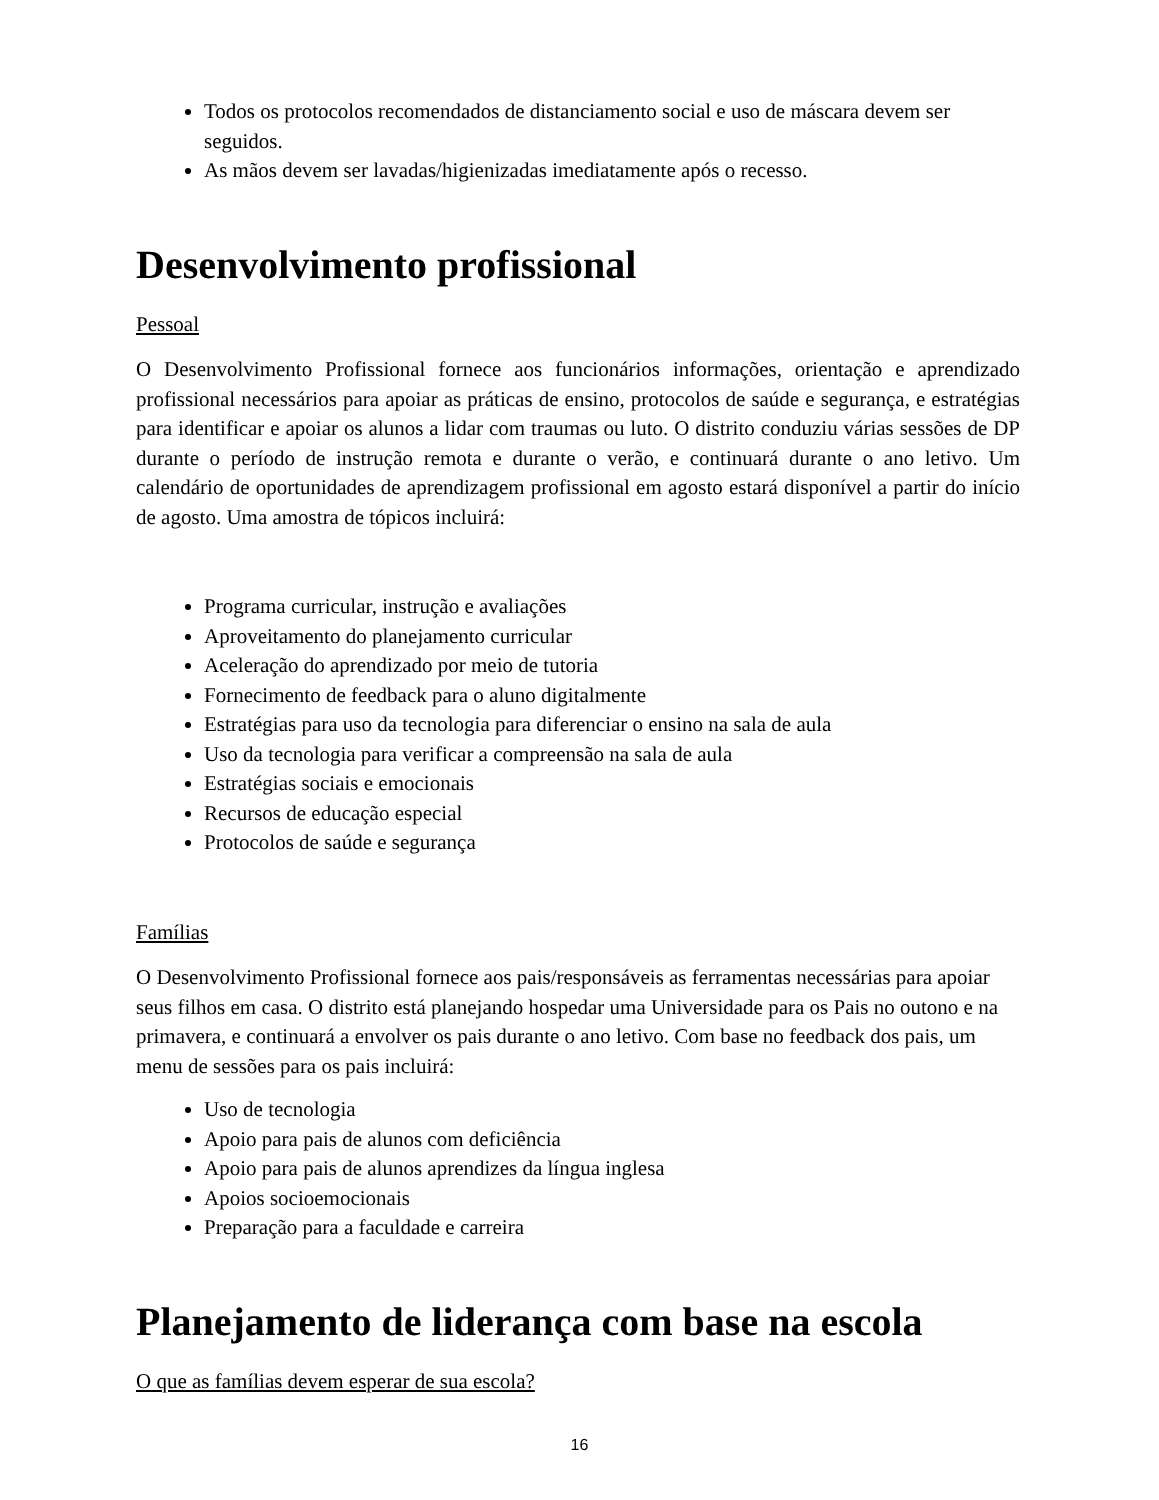Todos os protocolos recomendados de distanciamento social e uso de máscara devem ser seguidos.
As mãos devem ser lavadas/higienizadas imediatamente após o recesso.
Desenvolvimento profissional
Pessoal
O Desenvolvimento Profissional fornece aos funcionários informações, orientação e aprendizado profissional necessários para apoiar as práticas de ensino, protocolos de saúde e segurança, e estratégias para identificar e apoiar os alunos a lidar com traumas ou luto. O distrito conduziu várias sessões de DP durante o período de instrução remota e durante o verão, e continuará durante o ano letivo. Um calendário de oportunidades de aprendizagem profissional em agosto estará disponível a partir do início de agosto. Uma amostra de tópicos incluirá:
Programa curricular, instrução e avaliações
Aproveitamento do planejamento curricular
Aceleração do aprendizado por meio de tutoria
Fornecimento de feedback para o aluno digitalmente
Estratégias para uso da tecnologia para diferenciar o ensino na sala de aula
Uso da tecnologia para verificar a compreensão na sala de aula
Estratégias sociais e emocionais
Recursos de educação especial
Protocolos de saúde e segurança
Famílias
O Desenvolvimento Profissional fornece aos pais/responsáveis as ferramentas necessárias para apoiar seus filhos em casa. O distrito está planejando hospedar uma Universidade para os Pais no outono e na primavera, e continuará a envolver os pais durante o ano letivo. Com base no feedback dos pais, um menu de sessões para os pais incluirá:
Uso de tecnologia
Apoio para pais de alunos com deficiência
Apoio para pais de alunos aprendizes da língua inglesa
Apoios socioemocionais
Preparação para a faculdade e carreira
Planejamento de liderança com base na escola
O que as famílias devem esperar de sua escola?
16